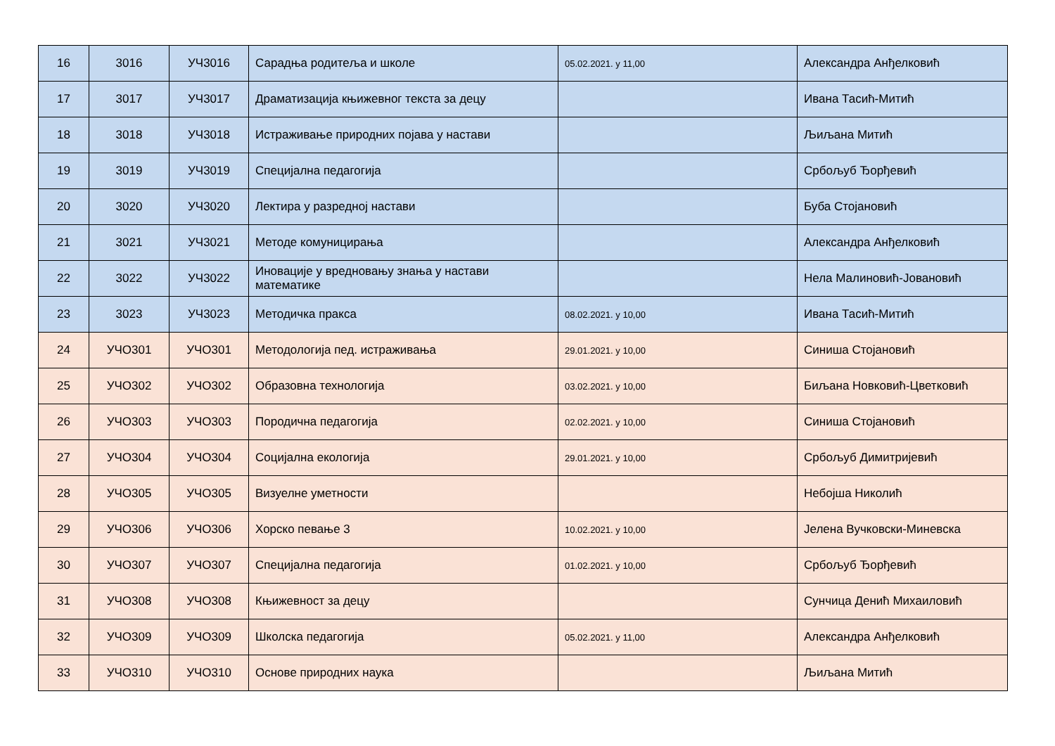| 16 | 3016 | УЧ3016 | Сарадња родитеља и школе | 05.02.2021. у 11,00 | Александра Анђелковић |
| 17 | 3017 | УЧ3017 | Драматизација књижевног текста за децу | | Ивана Тасић-Митић |
| 18 | 3018 | УЧ3018 | Истраживање природних појава у настави | | Љиљана Митић |
| 19 | 3019 | УЧ3019 | Специјална педагогија | | Србољуб Ђорђевић |
| 20 | 3020 | УЧ3020 | Лектира у разредној настави | | Буба Стојановић |
| 21 | 3021 | УЧ3021 | Методе комуницирања | | Александра Анђелковић |
| 22 | 3022 | УЧ3022 | Иновације у вредновању знања у настави математике | | Нела Малиновић-Јовановић |
| 23 | 3023 | УЧ3023 | Методичка пракса | 08.02.2021. у 10,00 | Ивана Тасић-Митић |
| 24 | УЧО301 | УЧО301 | Методологија пед. истраживања | 29.01.2021. у 10,00 | Синиша Стојановић |
| 25 | УЧО302 | УЧО302 | Образовна технологија | 03.02.2021. у 10,00 | Биљана Новковић-Цветковић |
| 26 | УЧО303 | УЧО303 | Породична педагогија | 02.02.2021. у 10,00 | Синиша Стојановић |
| 27 | УЧО304 | УЧО304 | Социјална екологија | 29.01.2021. у 10,00 | Србољуб Димитријевић |
| 28 | УЧО305 | УЧО305 | Визуелне уметности | | Небојша Николић |
| 29 | УЧО306 | УЧО306 | Хорско певање 3 | 10.02.2021. у 10,00 | Јелена Вучковски-Миневска |
| 30 | УЧО307 | УЧО307 | Специјална педагогија | 01.02.2021. у 10,00 | Србољуб Ђорђевић |
| 31 | УЧО308 | УЧО308 | Књижевност за децу | | Сунчица Денић Михаиловић |
| 32 | УЧО309 | УЧО309 | Школска педагогија | 05.02.2021. у 11,00 | Александра Анђелковић |
| 33 | УЧО310 | УЧО310 | Основе природних наука | | Љиљана Митић |